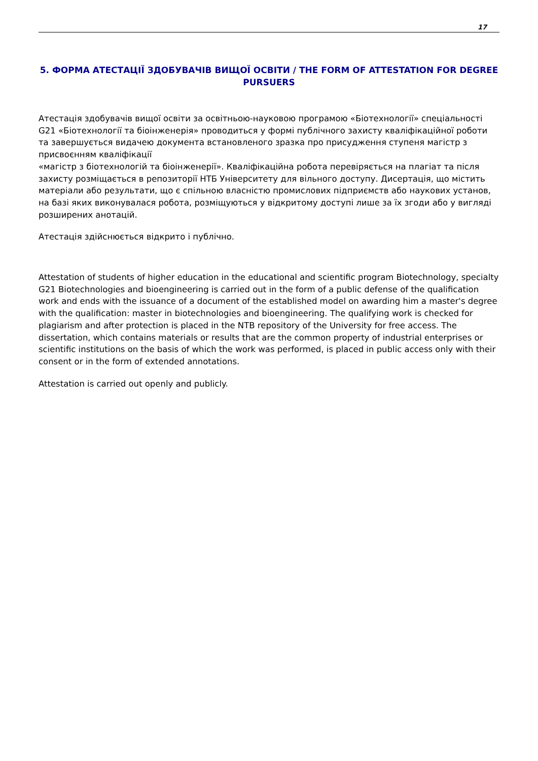17
5. ФОРМА АТЕСТАЦІЇ ЗДОБУВАЧІВ ВИЩОЇ ОСВІТИ / THE FORM OF ATTESTATION FOR DEGREE PURSUERS
Атестація здобувачів вищої освіти за освітньою-науковою програмою «Біотехнології» спеціальності G21 «Біотехнології та біоінженерія» проводиться у формі публічного захисту кваліфікаційної роботи та завершується видачею документа встановленого зразка про присудження ступеня магістр з присвоєнням кваліфікації
«магістр з біотехнологій та біоінженерії». Кваліфікаційна робота перевіряється на плагіат та після захисту розміщається в репозиторії НТБ Університету для вільного доступу. Дисертація, що містить матеріали або результати, що є спільною власністю промислових підприємств або наукових установ, на базі яких виконувалася робота, розміщуються у відкритому доступі лише за їх згоди або у вигляді розширених анотацій.
Атестація здійснюється відкрито і публічно.
Attestation of students of higher education in the educational and scientific program Biotechnology, specialty G21 Biotechnologies and bioengineering is carried out in the form of a public defense of the qualification work and ends with the issuance of a document of the established model on awarding him a master's degree with the qualification: master in biotechnologies and bioengineering. The qualifying work is checked for plagiarism and after protection is placed in the NTB repository of the University for free access. The dissertation, which contains materials or results that are the common property of industrial enterprises or scientific institutions on the basis of which the work was performed, is placed in public access only with their consent or in the form of extended annotations.
Attestation is carried out openly and publicly.